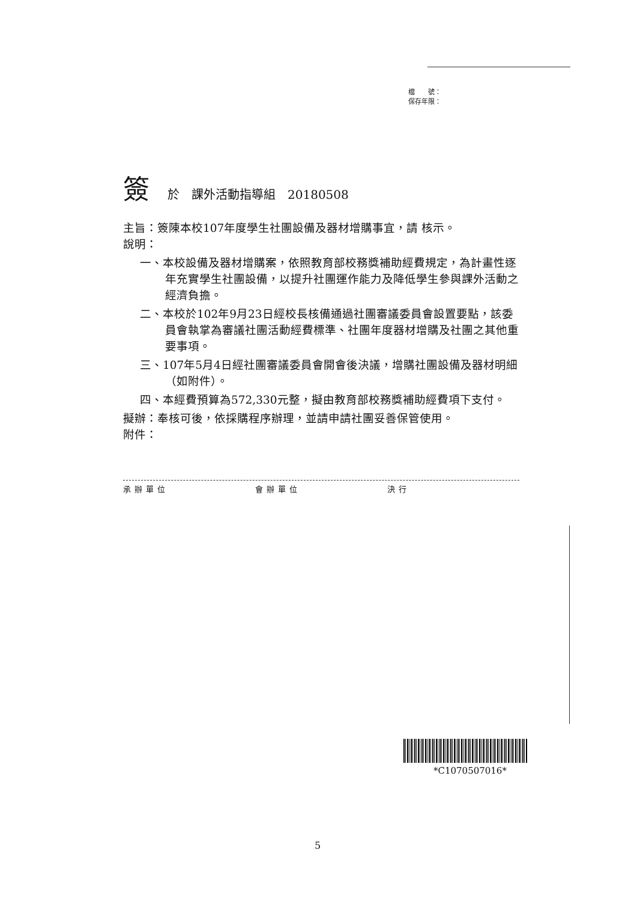檔　　號：
保存年限：
簽於　課外活動指導組　20180508
主旨：簽陳本校107年度學生社團設備及器材增購事宜，請 核示。
說明：
一、本校設備及器材增購案，依照教育部校務獎補助經費規定，為計畫性逐年充實學生社團設備，以提升社團運作能力及降低學生參與課外活動之經濟負擔。
二、本校於102年9月23日經校長核備通過社團審議委員會設置要點，該委員會執掌為審議社團活動經費標準、社團年度器材增購及社團之其他重要事項。
三、107年5月4日經社團審議委員會開會後決議，增購社團設備及器材明細（如附件）。
四、本經費預算為572,330元整，擬由教育部校務獎補助經費項下支付。
擬辦：奉核可後，依採購程序辦理，並請申請社團妥善保管使用。
附件：
承辦單位 會辦單位 決行
*C1070507016*
5